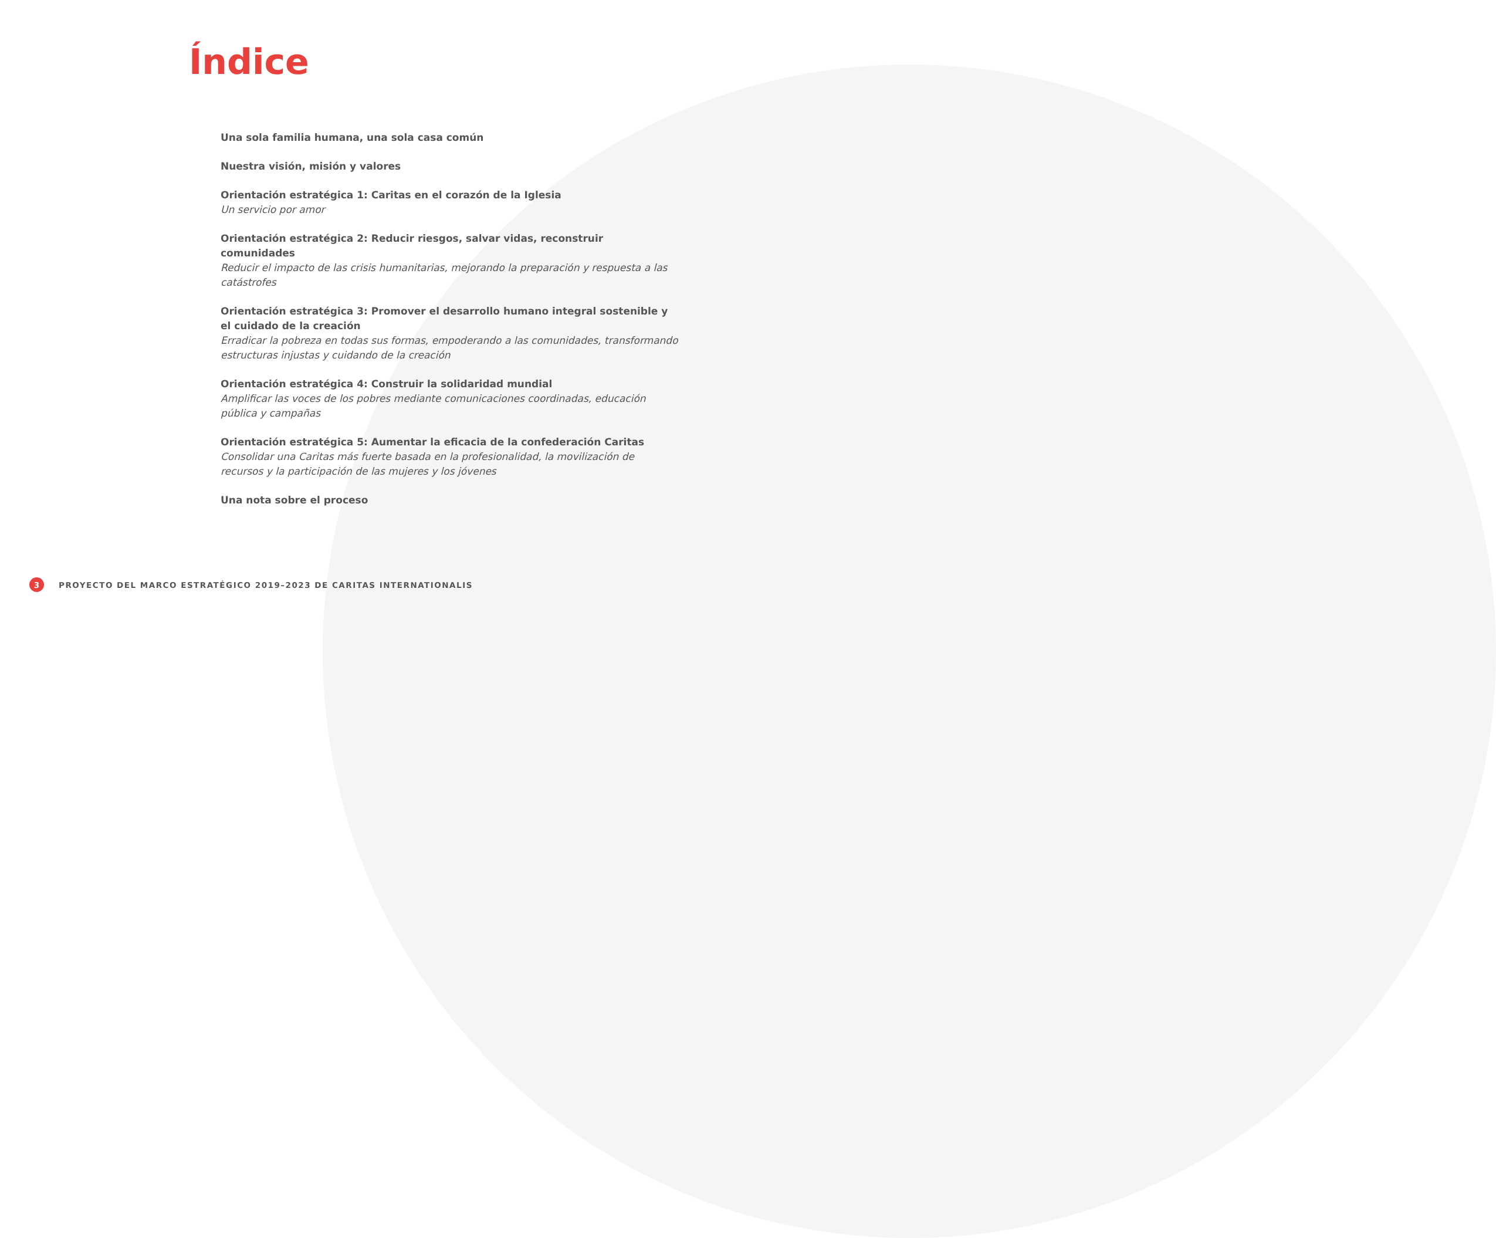Índice
Una sola familia humana, una sola casa común
Nuestra visión, misión y valores
Orientación estratégica 1: Caritas en el corazón de la Iglesia
Un servicio por amor
Orientación estratégica 2: Reducir riesgos, salvar vidas, reconstruir comunidades
Reducir el impacto de las crisis humanitarias, mejorando la preparación y respuesta a las catástrofes
Orientación estratégica 3: Promover el desarrollo humano integral sostenible y el cuidado de la creación
Erradicar la pobreza en todas sus formas, empoderando a las comunidades, transformando estructuras injustas y cuidando de la creación
Orientación estratégica 4: Construir la solidaridad mundial
Amplificar las voces de los pobres mediante comunicaciones coordinadas, educación pública y campañas
Orientación estratégica 5: Aumentar la eficacia de la confederación Caritas
Consolidar una Caritas más fuerte basada en la profesionalidad, la movilización de recursos y la participación de las mujeres y los jóvenes
Una nota sobre el proceso
3 PROYECTO DEL MARCO ESTRATÉGICO 2019–2023 DE CARITAS INTERNATIONALIS